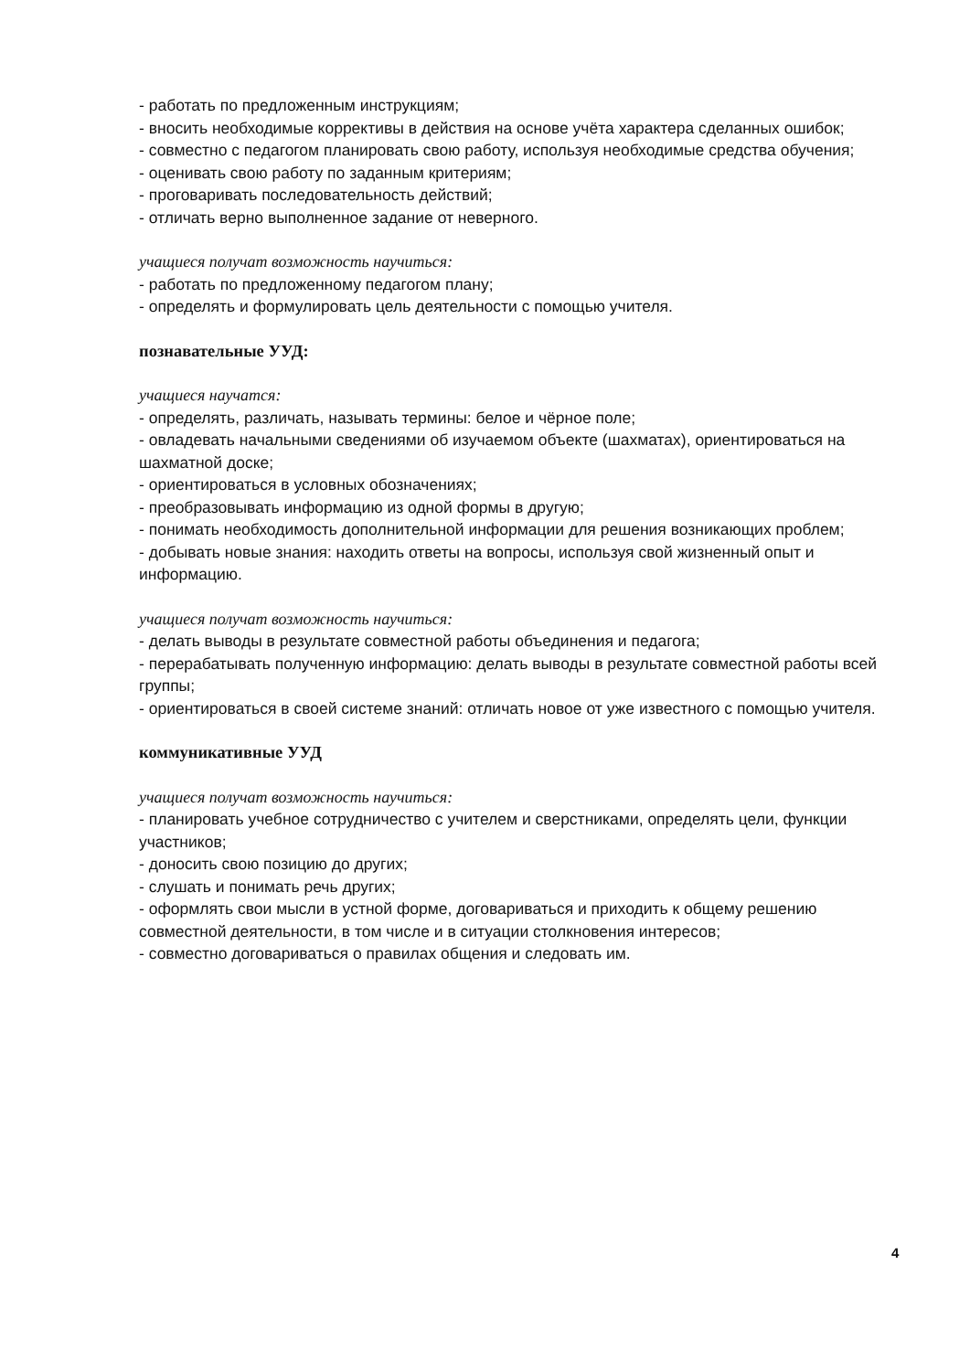- работать по предложенным инструкциям;
- вносить необходимые коррективы в действия на основе учёта характера сделанных ошибок;
- совместно с педагогом планировать свою работу, используя необходимые средства обучения;
- оценивать свою работу по заданным критериям;
- проговаривать последовательность действий;
- отличать верно выполненное задание от неверного.
учащиеся получат возможность научиться:
- работать по предложенному педагогом плану;
- определять и формулировать цель деятельности с помощью учителя.
познавательные УУД:
учащиеся научатся:
- определять, различать, называть термины: белое и чёрное поле;
- овладевать начальными сведениями об изучаемом объекте (шахматах), ориентироваться на шахматной доске;
- ориентироваться в условных обозначениях;
- преобразовывать информацию из одной формы в другую;
- понимать необходимость дополнительной информации для решения возникающих проблем;
- добывать новые знания: находить ответы на вопросы, используя свой жизненный опыт и информацию.
учащиеся получат возможность научиться:
- делать выводы в результате совместной работы объединения и педагога;
- перерабатывать полученную информацию: делать выводы в результате совместной работы всей группы;
- ориентироваться в своей системе знаний: отличать новое от уже известного с помощью учителя.
коммуникативные УУД
учащиеся получат возможность научиться:
- планировать учебное сотрудничество с учителем и сверстниками, определять цели, функции участников;
- доносить свою позицию до других;
- слушать и понимать речь других;
- оформлять свои мысли в устной форме, договариваться и приходить к общему решению совместной деятельности, в том числе и в ситуации столкновения интересов;
- совместно договариваться о правилах общения и следовать им.
4